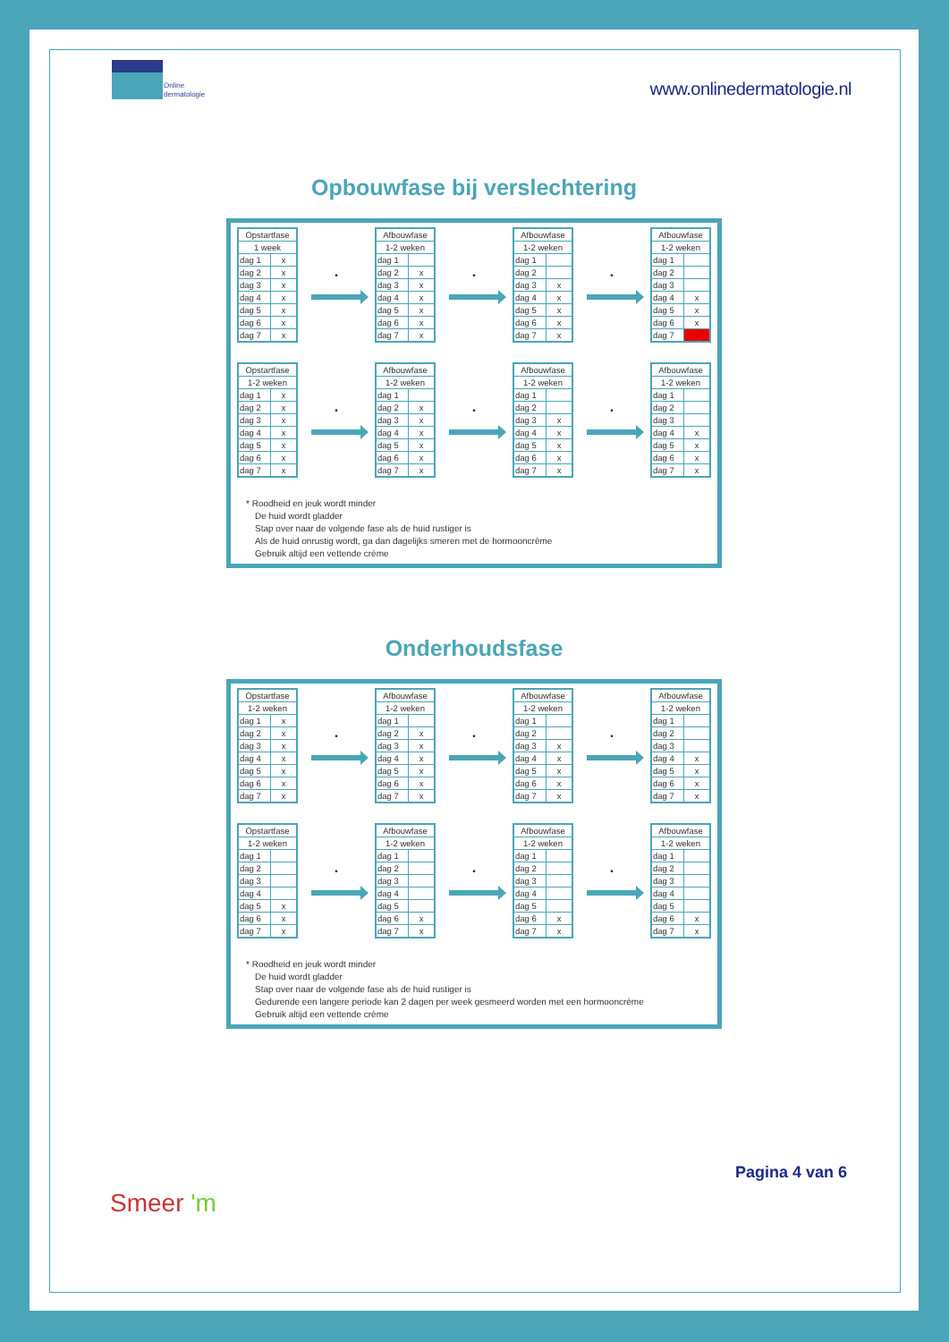Online
dermatologie
www.onlinedermatologie.nl
Opbouwfase bij verslechtering
| Opstartfase | |
| --- | --- |
| 1 week | |
| dag 1 | x |
| dag 2 | x |
| dag 3 | x |
| dag 4 | x |
| dag 5 | x |
| dag 6 | x |
| dag 7 | x |
•
| Afbouwfase | |
| --- | --- |
| 1-2 weken | |
| dag 1 | |
| dag 2 | x |
| dag 3 | x |
| dag 4 | x |
| dag 5 | x |
| dag 6 | x |
| dag 7 | x |
•
| Afbouwfase | |
| --- | --- |
| 1-2 weken | |
| dag 1 | |
| dag 2 | |
| dag 3 | x |
| dag 4 | x |
| dag 5 | x |
| dag 6 | x |
| dag 7 | x |
•
| Afbouwfase | |
| --- | --- |
| 1-2 weken | |
| dag 1 | |
| dag 2 | |
| dag 3 | |
| dag 4 | x |
| dag 5 | x |
| dag 6 | x |
| dag 7 | x |
| Opstartfase | |
| --- | --- |
| 1-2 weken | |
| dag 1 | x |
| dag 2 | x |
| dag 3 | x |
| dag 4 | x |
| dag 5 | x |
| dag 6 | x |
| dag 7 | x |
•
| Afbouwfase | |
| --- | --- |
| 1-2 weken | |
| dag 1 | |
| dag 2 | x |
| dag 3 | x |
| dag 4 | x |
| dag 5 | x |
| dag 6 | x |
| dag 7 | x |
•
| Afbouwfase | |
| --- | --- |
| 1-2 weken | |
| dag 1 | |
| dag 2 | |
| dag 3 | x |
| dag 4 | x |
| dag 5 | x |
| dag 6 | x |
| dag 7 | x |
•
| Afbouwfase | |
| --- | --- |
| 1-2 weken | |
| dag 1 | |
| dag 2 | |
| dag 3 | |
| dag 4 | x |
| dag 5 | x |
| dag 6 | x |
| dag 7 | x |
* Roodheid en jeuk wordt minder
De huid wordt gladder
Stap over naar de volgende fase als de huid rustiger is
Als de huid onrustig wordt, ga dan dagelijks smeren met de hormooncrème
Gebruik altijd een vettende crème
Onderhoudsfase
| Opstartfase | |
| --- | --- |
| 1-2 weken | |
| dag 1 | x |
| dag 2 | x |
| dag 3 | x |
| dag 4 | x |
| dag 5 | x |
| dag 6 | x |
| dag 7 | x |
•
| Afbouwfase | |
| --- | --- |
| 1-2 weken | |
| dag 1 | |
| dag 2 | x |
| dag 3 | x |
| dag 4 | x |
| dag 5 | x |
| dag 6 | x |
| dag 7 | x |
•
| Afbouwfase | |
| --- | --- |
| 1-2 weken | |
| dag 1 | |
| dag 2 | |
| dag 3 | x |
| dag 4 | x |
| dag 5 | x |
| dag 6 | x |
| dag 7 | x |
•
| Afbouwfase | |
| --- | --- |
| 1-2 weken | |
| dag 1 | |
| dag 2 | |
| dag 3 | |
| dag 4 | x |
| dag 5 | x |
| dag 6 | x |
| dag 7 | x |
| Opstartfase | |
| --- | --- |
| 1-2 weken | |
| dag 1 | |
| dag 2 | |
| dag 3 | |
| dag 4 | |
| dag 5 | x |
| dag 6 | x |
| dag 7 | x |
•
| Afbouwfase | |
| --- | --- |
| 1-2 weken | |
| dag 1 | |
| dag 2 | |
| dag 3 | |
| dag 4 | |
| dag 5 | |
| dag 6 | x |
| dag 7 | x |
•
| Afbouwfase | |
| --- | --- |
| 1-2 weken | |
| dag 1 | |
| dag 2 | |
| dag 3 | |
| dag 4 | |
| dag 5 | |
| dag 6 | x |
| dag 7 | x |
•
| Afbouwfase | |
| --- | --- |
| 1-2 weken | |
| dag 1 | |
| dag 2 | |
| dag 3 | |
| dag 4 | |
| dag 5 | |
| dag 6 | x |
| dag 7 | x |
* Roodheid en jeuk wordt minder
De huid wordt gladder
Stap over naar de volgende fase als de huid rustiger is
Gedurende een langere periode kan 2 dagen per week gesmeerd worden met een hormooncrème
Gebruik altijd een vettende crème
Smeer 'm
Pagina 4 van 6